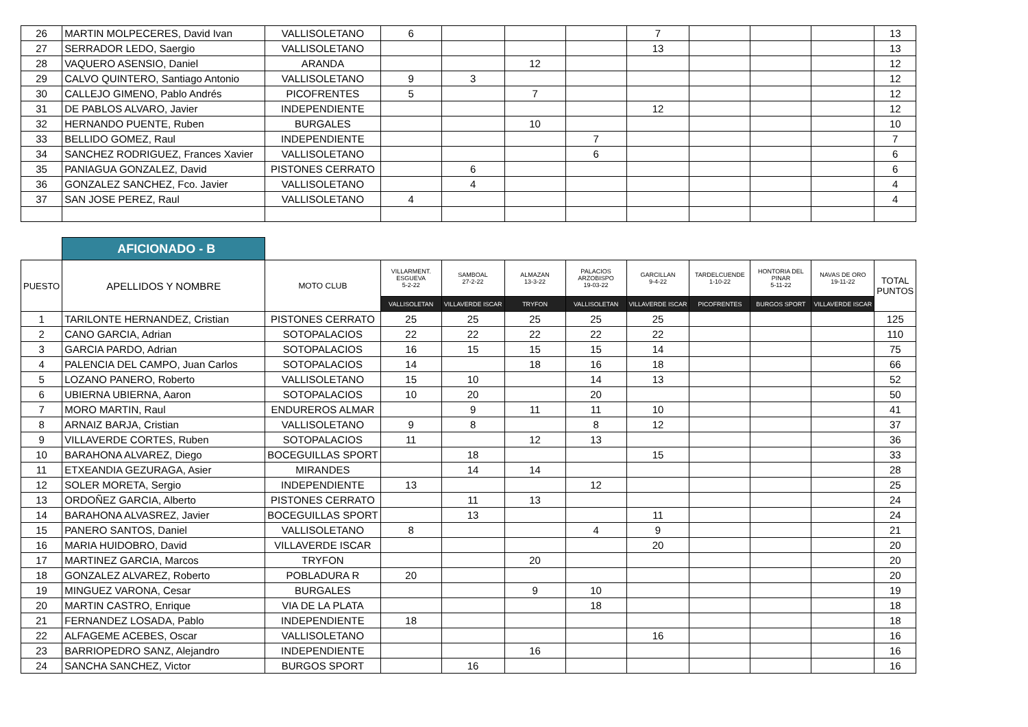| 26 | MARTIN MOLPECERES, David Ivan | VALLISOLETANO | 6 | | | | 7 | | | | 13 |
| 27 | SERRADOR LEDO, Saergio | VALLISOLETANO | | | | | 13 | | | | 13 |
| 28 | VAQUERO ASENSIO, Daniel | ARANDA | | | 12 | | | | | | 12 |
| 29 | CALVO QUINTERO, Santiago Antonio | VALLISOLETANO | 9 | 3 | | | | | | | 12 |
| 30 | CALLEJO GIMENO, Pablo Andrés | PICOFRENTES | 5 | | 7 | | | | | | 12 |
| 31 | DE PABLOS ALVARO, Javier | INDEPENDIENTE | | | | | 12 | | | | 12 |
| 32 | HERNANDO PUENTE, Ruben | BURGALES | | | 10 | | | | | | 10 |
| 33 | BELLIDO GOMEZ, Raul | INDEPENDIENTE | | | | 7 | | | | | 7 |
| 34 | SANCHEZ RODRIGUEZ, Frances Xavier | VALLISOLETANO | | | | 6 | | | | | 6 |
| 35 | PANIAGUA GONZALEZ, David | PISTONES CERRATO | | 6 | | | | | | | 6 |
| 36 | GONZALEZ SANCHEZ, Fco. Javier | VALLISOLETANO | | 4 | | | | | | | 4 |
| 37 | SAN JOSE PEREZ, Raul | VALLISOLETANO | 4 | | | | | | | | 4 |
| | AFICIONADO - B | | | | | | | | | | |
| PUESTO | APELLIDOS Y NOMBRE | MOTO CLUB | VILLARMENT. ESGUEVA 5-2-22 | SAMBOAL 27-2-22 | ALMAZAN 13-3-22 | PALACIOS ARZOBISPO 19-03-22 | GARCILLAN 9-4-22 | TARDELCUENDE 1-10-22 | HONTORIA DEL PINAR 5-11-22 | NAVAS DE ORO 19-11-22 | TOTAL PUNTOS |
| | | | VALLISOLETAN | VILLAVERDE ISCAR | TRYFON | VALLISOLETAN | VILLAVERDE ISCAR | PICOFRENTES | BURGOS SPORT | VILLAVERDE ISCAR | |
| 1 | TARILONTE HERNANDEZ, Cristian | PISTONES CERRATO | 25 | 25 | 25 | 25 | 25 | | | | 125 |
| 2 | CANO GARCIA, Adrian | SOTOPALACIOS | 22 | 22 | 22 | 22 | 22 | | | | 110 |
| 3 | GARCIA PARDO, Adrian | SOTOPALACIOS | 16 | 15 | 15 | 15 | 14 | | | | 75 |
| 4 | PALENCIA DEL CAMPO, Juan Carlos | SOTOPALACIOS | 14 | | 18 | 16 | 18 | | | | 66 |
| 5 | LOZANO PANERO, Roberto | VALLISOLETANO | 15 | 10 | | 14 | 13 | | | | 52 |
| 6 | UBIERNA UBIERNA, Aaron | SOTOPALACIOS | 10 | 20 | | 20 | | | | | 50 |
| 7 | MORO MARTIN, Raul | ENDUREROS ALMAR | | 9 | 11 | 11 | 10 | | | | 41 |
| 8 | ARNAIZ BARJA, Cristian | VALLISOLETANO | 9 | 8 | | 8 | 12 | | | | 37 |
| 9 | VILLAVERDE CORTES, Ruben | SOTOPALACIOS | 11 | | 12 | 13 | | | | | 36 |
| 10 | BARAHONA ALVAREZ, Diego | BOCEGUILLAS SPORT | | 18 | | | 15 | | | | 33 |
| 11 | ETXEANDIA GEZURAGA, Asier | MIRANDES | | 14 | 14 | | | | | | 28 |
| 12 | SOLER MORETA, Sergio | INDEPENDIENTE | 13 | | | 12 | | | | | 25 |
| 13 | ORDOÑEZ GARCIA, Alberto | PISTONES CERRATO | | 11 | 13 | | | | | | 24 |
| 14 | BARAHONA ALVASREZ, Javier | BOCEGUILLAS SPORT | | 13 | | | 11 | | | | 24 |
| 15 | PANERO SANTOS, Daniel | VALLISOLETANO | 8 | | | 4 | 9 | | | | 21 |
| 16 | MARIA HUIDOBRO, David | VILLAVERDE ISCAR | | | | | 20 | | | | 20 |
| 17 | MARTINEZ GARCIA, Marcos | TRYFON | | | 20 | | | | | | 20 |
| 18 | GONZALEZ ALVAREZ, Roberto | POBLADURA R | 20 | | | | | | | | 20 |
| 19 | MINGUEZ VARONA, Cesar | BURGALES | | | 9 | 10 | | | | | 19 |
| 20 | MARTIN CASTRO, Enrique | VIA DE LA PLATA | | | | 18 | | | | | 18 |
| 21 | FERNANDEZ LOSADA, Pablo | INDEPENDIENTE | 18 | | | | | | | | 18 |
| 22 | ALFAGEME ACEBES, Oscar | VALLISOLETANO | | | | | 16 | | | | 16 |
| 23 | BARRIOPEDRO SANZ, Alejandro | INDEPENDIENTE | | | 16 | | | | | | 16 |
| 24 | SANCHA SANCHEZ, Victor | BURGOS SPORT | | 16 | | | | | | | 16 |